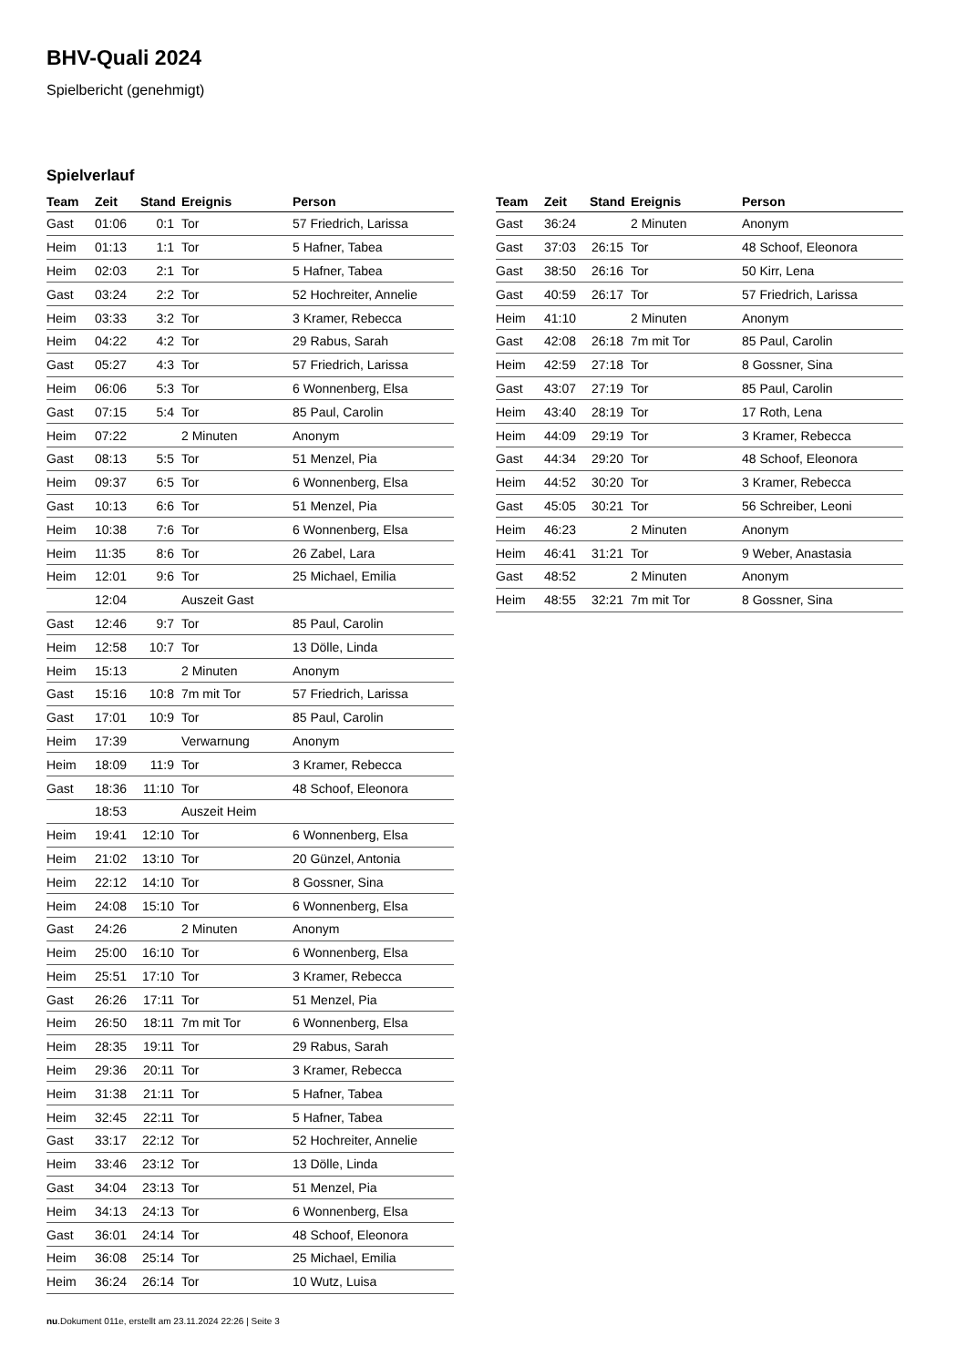BHV-Quali 2024
Spielbericht (genehmigt)
Spielverlauf
| Team | Zeit | Stand | Ereignis | Person |
| --- | --- | --- | --- | --- |
| Gast | 01:06 | 0:1 | Tor | 57 Friedrich, Larissa |
| Heim | 01:13 | 1:1 | Tor | 5 Hafner, Tabea |
| Heim | 02:03 | 2:1 | Tor | 5 Hafner, Tabea |
| Gast | 03:24 | 2:2 | Tor | 52 Hochreiter, Annelie |
| Heim | 03:33 | 3:2 | Tor | 3 Kramer, Rebecca |
| Heim | 04:22 | 4:2 | Tor | 29 Rabus, Sarah |
| Gast | 05:27 | 4:3 | Tor | 57 Friedrich, Larissa |
| Heim | 06:06 | 5:3 | Tor | 6 Wonnenberg, Elsa |
| Gast | 07:15 | 5:4 | Tor | 85 Paul, Carolin |
| Heim | 07:22 | | 2 Minuten | Anonym |
| Gast | 08:13 | 5:5 | Tor | 51 Menzel, Pia |
| Heim | 09:37 | 6:5 | Tor | 6 Wonnenberg, Elsa |
| Gast | 10:13 | 6:6 | Tor | 51 Menzel, Pia |
| Heim | 10:38 | 7:6 | Tor | 6 Wonnenberg, Elsa |
| Heim | 11:35 | 8:6 | Tor | 26 Zabel, Lara |
| Heim | 12:01 | 9:6 | Tor | 25 Michael, Emilia |
| | 12:04 | | Auszeit Gast | |
| Gast | 12:46 | 9:7 | Tor | 85 Paul, Carolin |
| Heim | 12:58 | 10:7 | Tor | 13 Dölle, Linda |
| Heim | 15:13 | | 2 Minuten | Anonym |
| Gast | 15:16 | 10:8 | 7m mit Tor | 57 Friedrich, Larissa |
| Gast | 17:01 | 10:9 | Tor | 85 Paul, Carolin |
| Heim | 17:39 | | Verwarnung | Anonym |
| Heim | 18:09 | 11:9 | Tor | 3 Kramer, Rebecca |
| Gast | 18:36 | 11:10 | Tor | 48 Schoof, Eleonora |
| | 18:53 | | Auszeit Heim | |
| Heim | 19:41 | 12:10 | Tor | 6 Wonnenberg, Elsa |
| Heim | 21:02 | 13:10 | Tor | 20 Günzel, Antonia |
| Heim | 22:12 | 14:10 | Tor | 8 Gossner, Sina |
| Heim | 24:08 | 15:10 | Tor | 6 Wonnenberg, Elsa |
| Gast | 24:26 | | 2 Minuten | Anonym |
| Heim | 25:00 | 16:10 | Tor | 6 Wonnenberg, Elsa |
| Heim | 25:51 | 17:10 | Tor | 3 Kramer, Rebecca |
| Gast | 26:26 | 17:11 | Tor | 51 Menzel, Pia |
| Heim | 26:50 | 18:11 | 7m mit Tor | 6 Wonnenberg, Elsa |
| Heim | 28:35 | 19:11 | Tor | 29 Rabus, Sarah |
| Heim | 29:36 | 20:11 | Tor | 3 Kramer, Rebecca |
| Heim | 31:38 | 21:11 | Tor | 5 Hafner, Tabea |
| Heim | 32:45 | 22:11 | Tor | 5 Hafner, Tabea |
| Gast | 33:17 | 22:12 | Tor | 52 Hochreiter, Annelie |
| Heim | 33:46 | 23:12 | Tor | 13 Dölle, Linda |
| Gast | 34:04 | 23:13 | Tor | 51 Menzel, Pia |
| Heim | 34:13 | 24:13 | Tor | 6 Wonnenberg, Elsa |
| Gast | 36:01 | 24:14 | Tor | 48 Schoof, Eleonora |
| Heim | 36:08 | 25:14 | Tor | 25 Michael, Emilia |
| Heim | 36:24 | 26:14 | Tor | 10 Wutz, Luisa |
| Team | Zeit | Stand | Ereignis | Person |
| --- | --- | --- | --- | --- |
| Gast | 36:24 | | 2 Minuten | Anonym |
| Gast | 37:03 | 26:15 | Tor | 48 Schoof, Eleonora |
| Gast | 38:50 | 26:16 | Tor | 50 Kirr, Lena |
| Gast | 40:59 | 26:17 | Tor | 57 Friedrich, Larissa |
| Heim | 41:10 | | 2 Minuten | Anonym |
| Gast | 42:08 | 26:18 | 7m mit Tor | 85 Paul, Carolin |
| Heim | 42:59 | 27:18 | Tor | 8 Gossner, Sina |
| Gast | 43:07 | 27:19 | Tor | 85 Paul, Carolin |
| Heim | 43:40 | 28:19 | Tor | 17 Roth, Lena |
| Heim | 44:09 | 29:19 | Tor | 3 Kramer, Rebecca |
| Gast | 44:34 | 29:20 | Tor | 48 Schoof, Eleonora |
| Heim | 44:52 | 30:20 | Tor | 3 Kramer, Rebecca |
| Gast | 45:05 | 30:21 | Tor | 56 Schreiber, Leoni |
| Heim | 46:23 | | 2 Minuten | Anonym |
| Heim | 46:41 | 31:21 | Tor | 9 Weber, Anastasia |
| Gast | 48:52 | | 2 Minuten | Anonym |
| Heim | 48:55 | 32:21 | 7m mit Tor | 8 Gossner, Sina |
nu.Dokument 011e, erstellt am 23.11.2024 22:26 | Seite 3